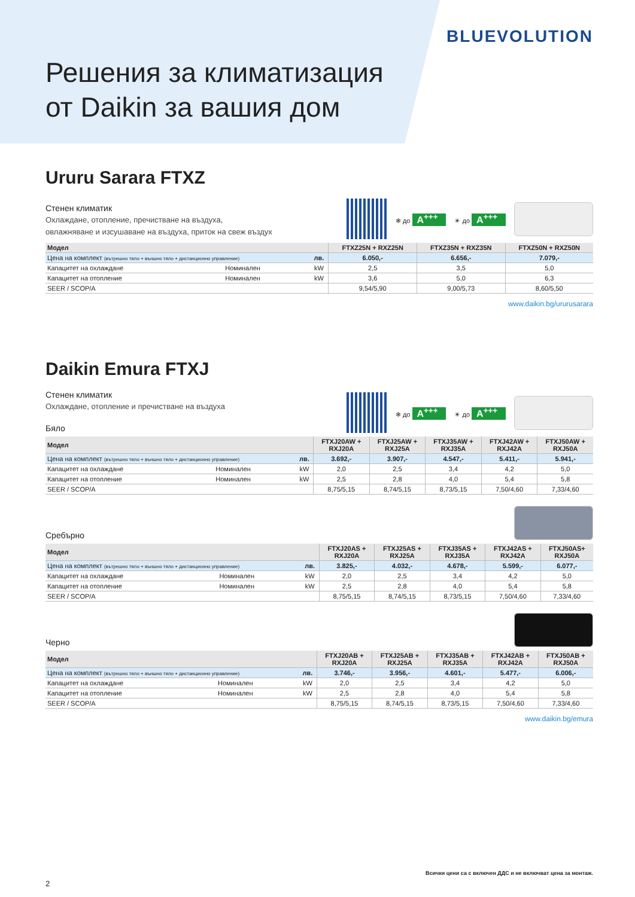BLUEVOLUTION
Решения за климатизация
от Daikin за вашия дом
Ururu Sarara FTXZ
Стенен климатик
Охлаждане, отопление, пречистване на въздуха,
овлажняване и изсушаване на въздуха, приток на свеж въздух
❄ до A<sup>+++</sup> ☀ до A<sup>+++</sup>
| Модел | | | FTXZ25N + RXZ25N | FTXZ35N + RXZ35N | FTXZ50N + RXZ50N |
| --- | --- | --- | --- | --- | --- |
| Цена на комплект (вътрешно тяло + външно тяло + дистанционно управление) | | лв. | 6.050,- | 6.656,- | 7.079,- |
| Капацитет на охлаждане | Номинален | kW | 2,5 | 3,5 | 5,0 |
| Капацитет на отопление | Номинален | kW | 3,6 | 5,0 | 6,3 |
| SEER / SCOP/A | | | 9,54/5,90 | 9,00/5,73 | 8,60/5,50 |
www.daikin.bg/ururusarara
Daikin Emura FTXJ
Стенен климатик
Охлаждане, отопление и пречистване на въздуха
Бяло
❄ до A<sup>+++</sup> ☀ до A<sup>+++</sup>
| Модел | | | FTXJ20AW + RXJ20A | FTXJ25AW + RXJ25A | FTXJ35AW + RXJ35A | FTXJ42AW + RXJ42A | FTXJ50AW + RXJ50A |
| --- | --- | --- | --- | --- | --- | --- | --- |
| Цена на комплект (вътрешно тяло + външно тяло + дистанционно управление) | | лв. | 3.692,- | 3.907,- | 4.547,- | 5.411,- | 5.941,- |
| Капацитет на охлаждане | Номинален | kW | 2,0 | 2,5 | 3,4 | 4,2 | 5,0 |
| Капацитет на отопление | Номинален | kW | 2,5 | 2,8 | 4,0 | 5,4 | 5,8 |
| SEER / SCOP/A | | | 8,75/5,15 | 8,74/5,15 | 8,73/5,15 | 7,50/4,60 | 7,33/4,60 |
Сребърно
| Модел | | | FTXJ20AS + RXJ20A | FTXJ25AS + RXJ25A | FTXJ35AS + RXJ35A | FTXJ42AS + RXJ42A | FTXJ50AS+ RXJ50A |
| --- | --- | --- | --- | --- | --- | --- | --- |
| Цена на комплект (вътрешно тяло + външно тяло + дистанционно управление) | | лв. | 3.825,- | 4.032,- | 4.678,- | 5.599,- | 6.077,- |
| Капацитет на охлаждане | Номинален | kW | 2,0 | 2,5 | 3,4 | 4,2 | 5,0 |
| Капацитет на отопление | Номинален | kW | 2,5 | 2,8 | 4,0 | 5,4 | 5,8 |
| SEER / SCOP/A | | | 8,75/5,15 | 8,74/5,15 | 8,73/5,15 | 7,50/4,60 | 7,33/4,60 |
Черно
| Модел | | | FTXJ20AB + RXJ20A | FTXJ25AB + RXJ25A | FTXJ35AB + RXJ35A | FTXJ42AB + RXJ42A | FTXJ50AB + RXJ50A |
| --- | --- | --- | --- | --- | --- | --- | --- |
| Цена на комплект (вътрешно тяло + външно тяло + дистанционно управление) | | лв. | 3.746,- | 3.956,- | 4.601,- | 5.477,- | 6.006,- |
| Капацитет на охлаждане | Номинален | kW | 2,0 | 2,5 | 3,4 | 4,2 | 5,0 |
| Капацитет на отопление | Номинален | kW | 2,5 | 2,8 | 4,0 | 5,4 | 5,8 |
| SEER / SCOP/A | | | 8,75/5,15 | 8,74/5,15 | 8,73/5,15 | 7,50/4,60 | 7,33/4,60 |
www.daikin.bg/emura
Всички цени са с включен ДДС и не включват цена за монтаж.
2